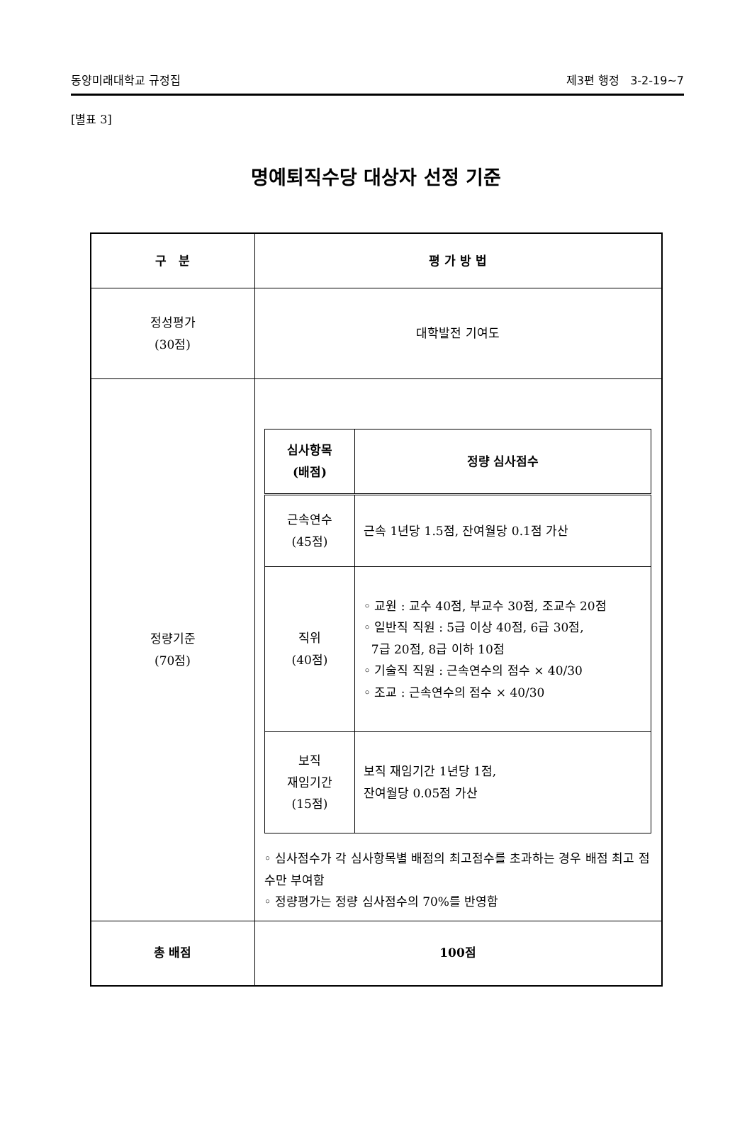동양미래대학교 규정집 제3편 행정 3-2-19~7
[별표 3]
명예퇴직수당 대상자 선정 기준
| 구 분 | 평 가 방 법 |
| --- | --- |
| 정성평가 (30점) | 대학발전 기여도 |
| 정량기준 (70점) | / 심사항목 (배점) / 정량 심사점수 / / --- / --- / / 근속연수 (45점) / 근속 1년당 1.5점, 잔여월당 0.1점 가산 / / 직위 (40점) / ◦ 교원 : 교수 40점, 부교수 30점, 조교수 20점 ◦ 일반직 직원 : 5급 이상 40점, 6급 30점, 7급 20점, 8급 이하 10점 ◦ 기술직 직원 : 근속연수의 점수 × 40/30 ◦ 조교 : 근속연수의 점수 × 40/30 / / 보직 재임기간 (15점) / 보직 재임기간 1년당 1점, 잔여월당 0.05점 가산 / ◦ 심사점수가 각 심사항목별 배점의 최고점수를 초과하는 경우 배점 최고 점수만 부여함 ◦ 정량평가는 정량 심사점수의 70%를 반영함 |
| 총 배점 | 100점 |